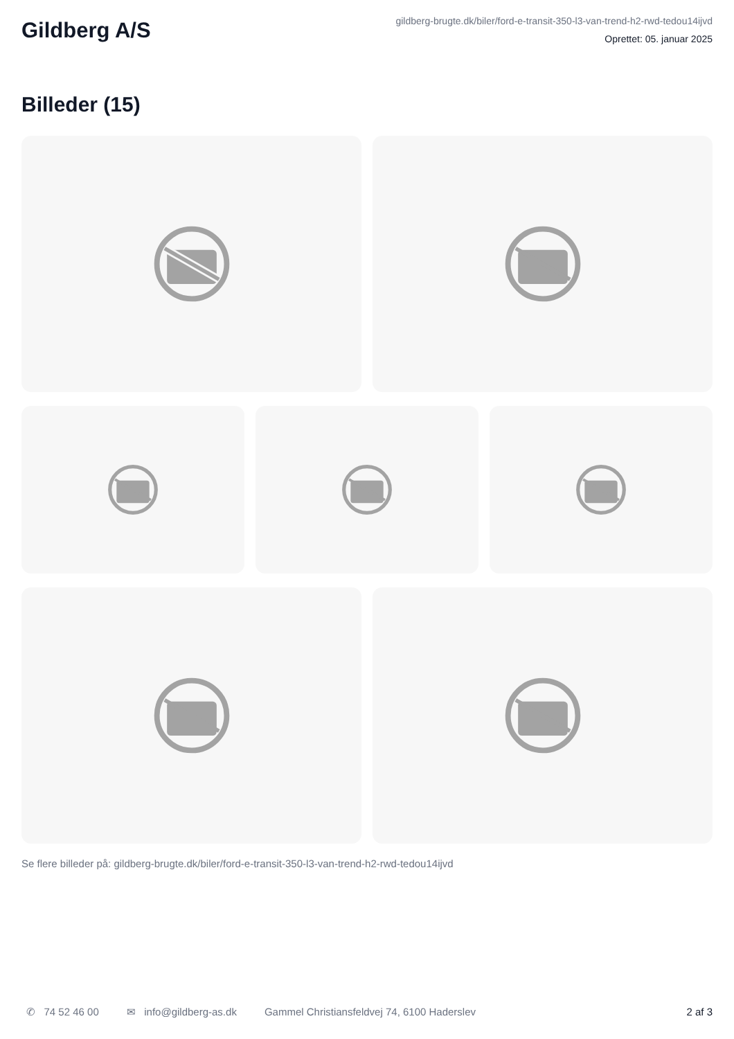Gildberg A/S
gildberg-brugte.dk/biler/ford-e-transit-350-l3-van-trend-h2-rwd-tedou14ijvd
Oprettet: 05. januar 2025
Billeder (15)
Se flere billeder på: gildberg-brugte.dk/biler/ford-e-transit-350-l3-van-trend-h2-rwd-tedou14ijvd
✆ 74 52 46 00 ✉ info@gildberg-as.dk Gammel Christiansfeldvej 74, 6100 Haderslev 2 af 3